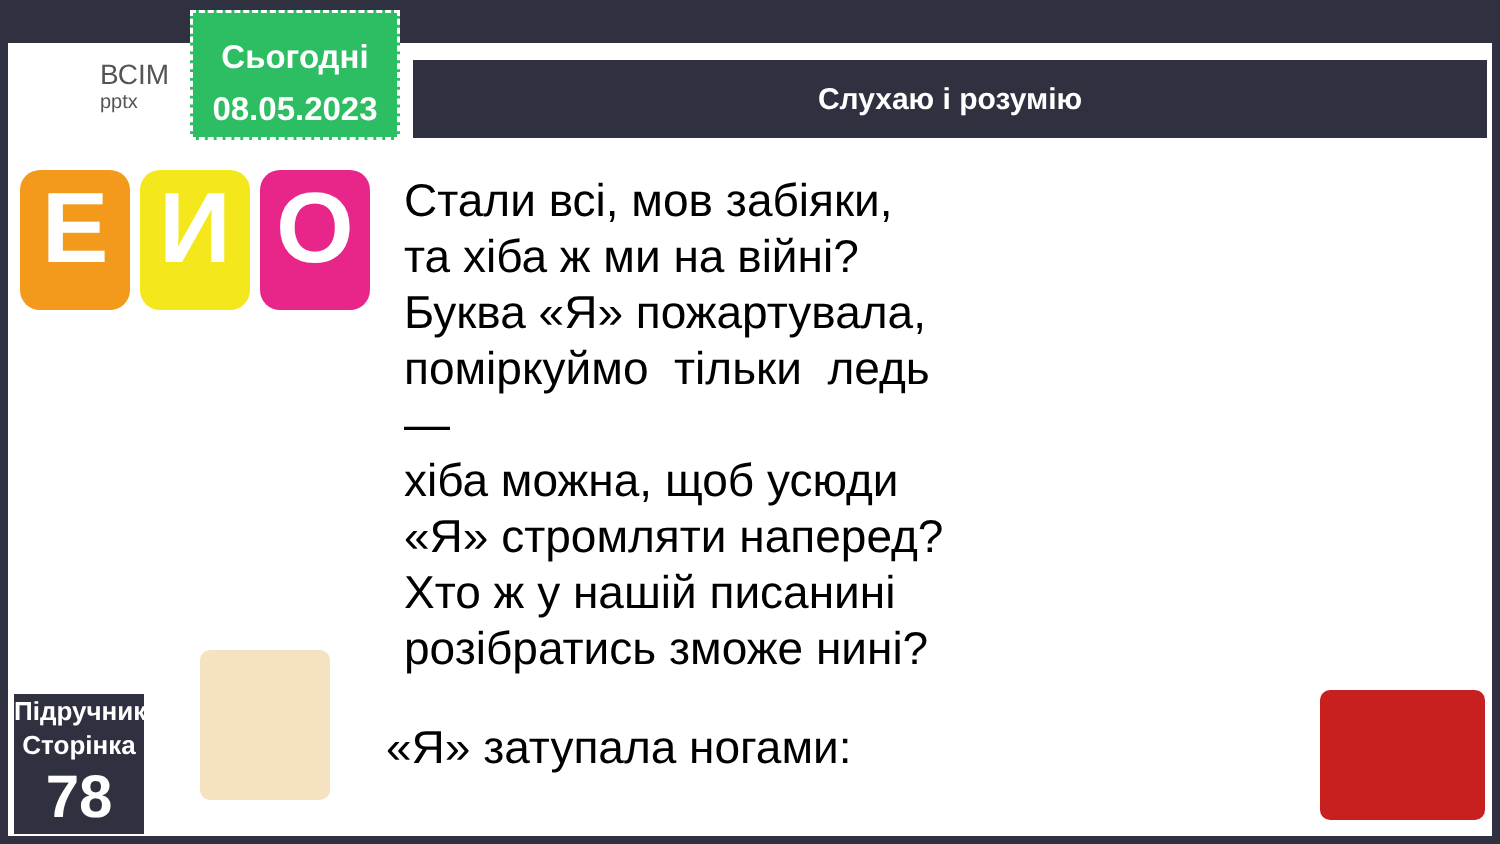ВСІМ
pptx
Сьогодні
08.05.2023
Слухаю і розумію
Е И О
Стали всі, мов забіяки,
та хіба ж ми на війні?
Буква «Я» пожартувала,
поміркуймо тільки ледь
—
хіба можна, щоб усюди
«Я» стромляти наперед?
Хто ж у нашій писанині
розібратись зможе нині?
«Я» затупала ногами:
Підручник.
Сторінка
78